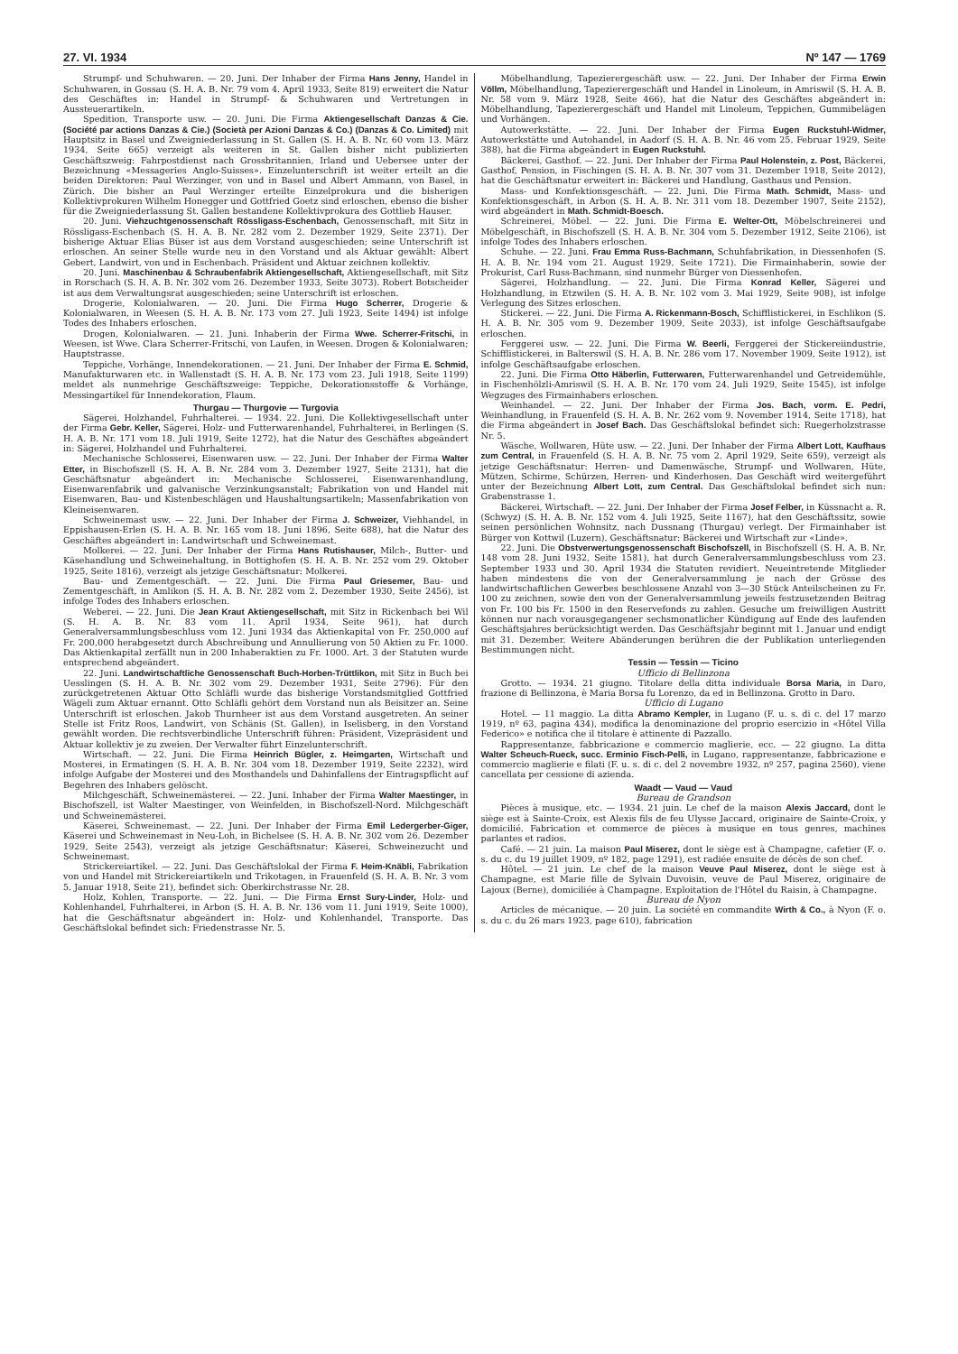27. VI. 1934 Nº 147 — 1769
Strumpf- und Schuhwaren. — 20. Juni. Der Inhaber der Firma Hans Jenny, Handel in Schuhwaren, in Gossau (S. H. A. B. Nr. 79 vom 4. April 1933, Seite 819) erweitert die Natur des Geschäftes in: Handel in Strumpf- & Schuhwaren und Vertretungen in Aussteuerartikeln.
Spedition, Transporte usw. — 20. Juni. Die Firma Aktiengesellschaft Danzas & Cie. (Société par actions Danzas & Cie.) (Società per Azioni Danzas & Co.) (Danzas & Co. Limited) mit Hauptsitz in Basel und Zweigniederlassung in St. Gallen (S. H. A. B. Nr. 60 vom 13. März 1934, Seite 665) verzeigt als weiteren in St. Gallen bisher nicht publizierten Geschäftszweig: Fahrpostdienst nach Grossbritannien, Irland und Uebersee unter der Bezeichnung «Messageries Anglo-Suisses». Einzelunterschrift ist weiter erteilt an die beiden Direktoren: Paul Werzinger, von und in Basel und Albert Ammann, von Basel, in Zürich. Die bisher an Paul Werzinger erteilte Einzelprokura und die bisherigen Kollektivprokuren Wilhelm Honegger und Gottfried Goetz sind erloschen, ebenso die bisher für die Zweigniederlassung St. Gallen bestandene Kollektivprokura des Gottlieb Hauser.
20. Juni. Viehzuchtgenossenschaft Rössligass-Eschenbach, Genossenschaft, mit Sitz in Rössligass-Eschenbach (S. H. A. B. Nr. 282 vom 2. Dezember 1929, Seite 2371). Der bisherige Aktuar Elias Büser ist aus dem Vorstand ausgeschieden; seine Unterschrift ist erloschen. An seiner Stelle wurde neu in den Vorstand und als Aktuar gewählt: Albert Gebert, Landwirt, von und in Eschenbach. Präsident und Aktuar zeichnen kollektiv.
20. Juni. Maschinenbau & Schraubenfabrik Aktiengesellschaft, Aktiengesellschaft, mit Sitz in Rorschach (S. H. A. B. Nr. 302 vom 26. Dezember 1933, Seite 3073). Robert Botscheider ist aus dem Verwaltungsrat ausgeschieden; seine Unterschrift ist erloschen.
Drogerie, Kolonialwaren. — 20. Juni. Die Firma Hugo Scherrer, Drogerie & Kolonialwaren, in Weesen (S. H. A. B. Nr. 173 vom 27. Juli 1923, Seite 1494) ist infolge Todes des Inhabers erloschen.
Drogen, Kolonialwaren. — 21. Juni. Inhaberin der Firma Wwe. Scherrer-Fritschi, in Weesen, ist Wwe. Clara Scherrer-Fritschi, von Laufen, in Weesen. Drogen & Kolonialwaren; Hauptstrasse.
Teppiche, Vorhänge, Innendekorationen. — 21. Juni. Der Inhaber der Firma E. Schmid, Manufakturwaren etc. in Wallenstadt (S. H. A. B. Nr. 173 vom 23. Juli 1918, Seite 1199) meldet als nunmehrige Geschäftszweige: Teppiche, Dekorationsstoffe & Vorhänge, Messingartikel für Innendekoration, Flaum.
Thurgau — Thurgovie — Turgovia
Sägerei, Holzhandel, Fuhrhalterei. — 1934. 22. Juni. Die Kollektivgesellschaft unter der Firma Gebr. Keller, Sägerei, Holz- und Futterwarenhandel, Fuhrhalterei, in Berlingen (S. H. A. B. Nr. 171 vom 18. Juli 1919, Seite 1272), hat die Natur des Geschäftes abgeändert in: Sägerei, Holzhandel und Fuhrhalterei.
Mechanische Schlosserei, Eisenwaren usw. — 22. Juni. Der Inhaber der Firma Walter Etter, in Bischofszell (S. H. A. B. Nr. 284 vom 3. Dezember 1927, Seite 2131), hat die Geschäftsnatur abgeändert in: Mechanische Schlosserei, Eisenwarenhandlung, Eisenwarenfabrik und galvanische Verzinkungsanstalt; Fabrikation von und Handel mit Eisenwaren, Bau- und Kistenbeschlägen und Haushaltungsartikeln; Massenfabrikation von Kleineisenwaren.
Schweinemast usw. — 22. Juni. Der Inhaber der Firma J. Schweizer, Viehhandel, in Eppishausen-Erlen (S. H. A. B. Nr. 165 vom 18. Juni 1896, Seite 688), hat die Natur des Geschäftes abgeändert in: Landwirtschaft und Schweinemast.
Molkerei. — 22. Juni. Der Inhaber der Firma Hans Rutishauser, Milch-, Butter- und Käsehandlung und Schweinehaltung, in Bottighofen (S. H. A. B. Nr. 252 vom 29. Oktober 1925, Seite 1816), verzeigt als jetzige Geschäftsnatur: Molkerei.
Bau- und Zementgeschäft. — 22. Juni. Die Firma Paul Griesemer, Bau- und Zementgeschäft, in Amlikon (S. H. A. B. Nr. 282 vom 2. Dezember 1930, Seite 2456), ist infolge Todes des Inhabers erloschen.
Weberei. — 22. Juni. Die Jean Kraut Aktiengesellschaft, mit Sitz in Rickenbach bei Wil (S. H. A. B. Nr. 83 vom 11. April 1934, Seite 961), hat durch Generalversammlungsbeschluss vom 12. Juni 1934 das Aktienkapital von Fr. 250,000 auf Fr. 200,000 herabgesetzt durch Abschreibung und Annullierung von 50 Aktien zu Fr. 1000. Das Aktienkapital zerfällt nun in 200 Inhaberaktien zu Fr. 1000. Art. 3 der Statuten wurde entsprechend abgeändert.
22. Juni. Landwirtschaftliche Genossenschaft Buch-Horben-Trüttlikon, mit Sitz in Buch bei Uesslingen (S. H. A. B. Nr. 302 vom 29. Dezember 1931, Seite 2796). Für den zurückgetretenen Aktuar Otto Schläfli wurde das bisherige Vorstandsmitglied Gottfried Wägeli zum Aktuar ernannt. Otto Schläfli gehört dem Vorstand nun als Beisitzer an. Seine Unterschrift ist erloschen. Jakob Thurnheer ist aus dem Vorstand ausgetreten. An seiner Stelle ist Fritz Roos, Landwirt, von Schänis (St. Gallen), in Iselisberg, in den Vorstand gewählt worden. Die rechtsverbindliche Unterschrift führen: Präsident, Vizepräsident und Aktuar kollektiv je zu zweien. Der Verwalter führt Einzelunterschrift.
Wirtschaft. — 22. Juni. Die Firma Heinrich Bügler, z. Heimgarten, Wirtschaft und Mosterei, in Ermatingen (S. H. A. B. Nr. 304 vom 18. Dezember 1919, Seite 2232), wird infolge Aufgabe der Mosterei und des Mosthandels und Dahinfallens der Eintragspflicht auf Begehren des Inhabers gelöscht.
Milchgeschäft, Schweinemästerei. — 22. Juni. Inhaber der Firma Walter Maestinger, in Bischofszell, ist Walter Maestinger, von Weinfelden, in Bischofszell-Nord. Milchgeschäft und Schweinemästerei.
Käserei, Schweinemast. — 22. Juni. Der Inhaber der Firma Emil Ledergerber-Giger, Käserei und Schweinemast in Neu-Loh, in Bichelsee (S. H. A. B. Nr. 302 vom 26. Dezember 1929, Seite 2543), verzeigt als jetzige Geschäftsnatur: Käserei, Schweinezucht und Schweinemast.
Strickereiartikel. — 22. Juni. Das Geschäftslokal der Firma F. Heim-Knäbli, Fabrikation von und Handel mit Strickereiartikeln und Trikotagen, in Frauenfeld (S. H. A. B. Nr. 3 vom 5. Januar 1918, Seite 21), befindet sich: Oberkirchstrasse Nr. 28.
Holz, Kohlen, Transporte. — 22. Juni. — Die Firma Ernst Sury-Linder, Holz- und Kohlenhandel, Fuhrhalterei, in Arbon (S. H. A. B. Nr. 136 vom 11. Juni 1919, Seite 1000), hat die Geschäftsnatur abgeändert in: Holz- und Kohlenhandel, Transporte. Das Geschäftslokal befindet sich: Friedenstrasse Nr. 5.
Möbelhandlung, Tapezierergeschäft usw. — 22. Juni. Der Inhaber der Firma Erwin Völlm, Möbelhandlung, Tapezierergeschäft und Handel in Linoleum, in Amriswil (S. H. A. B. Nr. 58 vom 9. März 1928, Seite 466), hat die Natur des Geschäftes abgeändert in: Möbelhandlung, Tapezierergeschäft und Handel mit Linoleum, Teppichen, Gummibelägen und Vorhängen.
Autowerkstätte. — 22. Juni. Der Inhaber der Firma Eugen Ruckstuhl-Widmer, Autowerkstätte und Autohandel, in Aadorf (S. H. A. B. Nr. 46 vom 25. Februar 1929, Seite 388), hat die Firma abgeändert in Eugen Ruckstuhl.
Bäckerei, Gasthof. — 22. Juni. Der Inhaber der Firma Paul Holenstein, z. Post, Bäckerei, Gasthof, Pension, in Fischingen (S. H. A. B. Nr. 307 vom 31. Dezember 1918, Seite 2012), hat die Geschäftsnatur erweitert in: Bäckerei und Handlung, Gasthaus und Pension.
Mass- und Konfektionsgeschäft. — 22. Juni. Die Firma Math. Schmidt, Mass- und Konfektionsgeschäft, in Arbon (S. H. A. B. Nr. 311 vom 18. Dezember 1907, Seite 2152), wird abgeändert in Math. Schmidt-Boesch.
Schreinerei, Möbel. — 22. Juni. Die Firma E. Welter-Ott, Möbelschreinerei und Möbelgeschäft, in Bischofszell (S. H. A. B. Nr. 304 vom 5. Dezember 1912, Seite 2106), ist infolge Todes des Inhabers erloschen.
Schuhe. — 22. Juni. Frau Emma Russ-Bachmann, Schuhfabrikation, in Diessenhofen (S. H. A. B. Nr. 194 vom 21. August 1929, Seite 1721). Die Firmainhaberin, sowie der Prokurist, Carl Russ-Bachmann, sind nunmehr Bürger von Diessenhofen.
Sägerei, Holzhandlung. — 22. Juni. Die Firma Konrad Keller, Sägerei und Holzhandlung, in Etzwilen (S. H. A. B. Nr. 102 vom 3. Mai 1929, Seite 908), ist infolge Verlegung des Sitzes erloschen.
Stickerei. — 22. Juni. Die Firma A. Rickenmann-Bosch, Schifflistickerei, in Eschlikon (S. H. A. B. Nr. 305 vom 9. Dezember 1909, Seite 2033), ist infolge Geschäftsaufgabe erloschen.
Ferggerei usw. — 22. Juni. Die Firma W. Beerli, Ferggerei der Stickereiindustrie, Schifflistickerei, in Balterswil (S. H. A. B. Nr. 286 vom 17. November 1909, Seite 1912), ist infolge Geschäftsaufgabe erloschen.
22. Juni. Die Firma Otto Häberlin, Futterwaren, Futterwarenhandel und Getreidemühle, in Fischenhölzli-Amriswil (S. H. A. B. Nr. 170 vom 24. Juli 1929, Seite 1545), ist infolge Wegzuges des Firmainhabers erloschen.
Weinhandel. — 22. Juni. Der Inhaber der Firma Jos. Bach, vorm. E. Pedri, Weinhandlung, in Frauenfeld (S. H. A. B. Nr. 262 vom 9. November 1914, Seite 1718), hat die Firma abgeändert in Josef Bach. Das Geschäftslokal befindet sich: Ruegerholzstrasse Nr. 5.
Wäsche, Wollwaren, Hüte usw. — 22. Juni. Der Inhaber der Firma Albert Lott, Kaufhaus zum Central, in Frauenfeld (S. H. A. B. Nr. 75 vom 2. April 1929, Seite 659), verzeigt als jetzige Geschäftsnatur: Herren- und Damenwäsche, Strumpf- und Wollwaren, Hüte, Mützen, Schirme, Schürzen, Herren- und Kinderhosen. Das Geschäft wird weitergeführt unter der Bezeichnung Albert Lott, zum Central. Das Geschäftslokal befindet sich nun: Grabenstrasse 1.
Bäckerei, Wirtschaft. — 22. Juni. Der Inhaber der Firma Josef Felber, in Küssnacht a. R. (Schwyz) (S. H. A. B. Nr. 152 vom 4. Juli 1925, Seite 1167), hat den Geschäftssitz, sowie seinen persönlichen Wohnsitz, nach Dussnang (Thurgau) verlegt. Der Firmainhaber ist Bürger von Kottwil (Luzern). Geschäftsnatur: Bäckerei und Wirtschaft zur «Linde».
22. Juni. Die Obstverwertungsgenossenschaft Bischofszell, in Bischofszell (S. H. A. B. Nr. 148 vom 28. Juni 1932, Seite 1581), hat durch Generalversammlungsbeschluss vom 23. September 1933 und 30. April 1934 die Statuten revidiert. Neueintretende Mitglieder haben mindestens die von der Generalversammlung je nach der Grösse des landwirtschaftlichen Gewerbes beschlossene Anzahl von 3—30 Stück Anteilscheinen zu Fr. 100 zu zeichnen, sowie den von der Generalversammlung jeweils festzusetzenden Beitrag von Fr. 100 bis Fr. 1500 in den Reservefonds zu zahlen. Gesuche um freiwilligen Austritt können nur nach vorausgegangener sechsmonatlicher Kündigung auf Ende des laufenden Geschäftsjahres berücksichtigt werden. Das Geschäftsjahr beginnt mit 1. Januar und endigt mit 31. Dezember. Weitere Abänderungen berühren die der Publikation unterliegenden Bestimmungen nicht.
Tessin — Tessin — Ticino
Ufficio di Bellinzona
Grotto. — 1934. 21 giugno. Titolare della ditta individuale Borsa Maria, in Daro, frazione di Bellinzona, è Maria Borsa fu Lorenzo, da ed in Bellinzona. Grotto in Daro.
Ufficio di Lugano
Hotel. — 11 maggio. La ditta Abramo Kempler, in Lugano (F. u. s. di c. del 17 marzo 1919, nº 63, pagina 434), modifica la denominazione del proprio esercizio in «Hôtel Villa Federico» e notifica che il titolare è attinente di Pazzallo.
Rappresentanze, fabbricazione e commercio maglierie, ecc. — 22 giugno. La ditta Walter Scheuch-Rueck, succ. Erminio Fisch-Pelli, in Lugano, rappresentanze, fabbricazione e commercio maglierie e filati (F. u. s. di c. del 2 novembre 1932, nº 257, pagina 2560), viene cancellata per cessione di azienda.
Waadt — Vaud — Vaud
Bureau de Grandson
Pièces à musique, etc. — 1934. 21 juin. Le chef de la maison Alexis Jaccard, dont le siège est à Sainte-Croix, est Alexis fils de feu Ulysse Jaccard, originaire de Sainte-Croix, y domicilié. Fabrication et commerce de pièces à musique en tous genres, machines parlantes et radios.
Café. — 21 juin. La maison Paul Miserez, dont le siège est à Champagne, cafetier (F. o. s. du c. du 19 juillet 1909, nº 182, page 1291), est radiée ensuite de décès de son chef.
Hôtel. — 21 juin. Le chef de la maison Veuve Paul Miserez, dont le siège est à Champagne, est Marie fille de Sylvain Duvoisin, veuve de Paul Miserez, originaire de Lajoux (Berne), domiciliée à Champagne. Exploitation de l'Hôtel du Raisin, à Champagne.
Bureau de Nyon
Articles de mécanique. — 20 juin. La société en commandite Wirth & Co., à Nyon (F. o. s. du c. du 26 mars 1923, page 610), fabrication